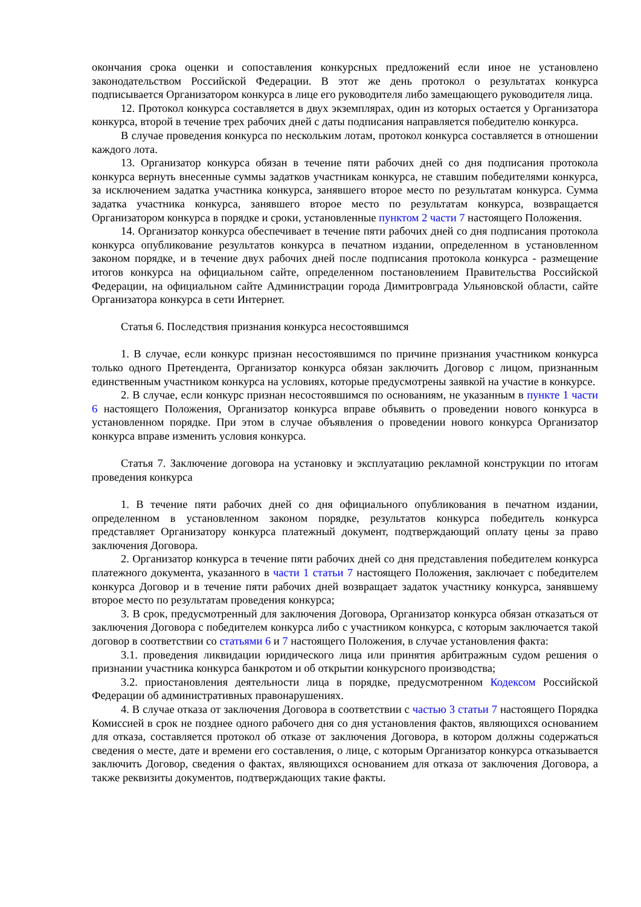окончания срока оценки и сопоставления конкурсных предложений если иное не установлено законодательством Российской Федерации. В этот же день протокол о результатах конкурса подписывается Организатором конкурса в лице его руководителя либо замещающего руководителя лица.
12. Протокол конкурса составляется в двух экземплярах, один из которых остается у Организатора конкурса, второй в течение трех рабочих дней с даты подписания направляется победителю конкурса.
В случае проведения конкурса по нескольким лотам, протокол конкурса составляется в отношении каждого лота.
13. Организатор конкурса обязан в течение пяти рабочих дней со дня подписания протокола конкурса вернуть внесенные суммы задатков участникам конкурса, не ставшим победителями конкурса, за исключением задатка участника конкурса, занявшего второе место по результатам конкурса. Сумма задатка участника конкурса, занявшего второе место по результатам конкурса, возвращается Организатором конкурса в порядке и сроки, установленные пунктом 2 части 7 настоящего Положения.
14. Организатор конкурса обеспечивает в течение пяти рабочих дней со дня подписания протокола конкурса опубликование результатов конкурса в печатном издании, определенном в установленном законом порядке, и в течение двух рабочих дней после подписания протокола конкурса - размещение итогов конкурса на официальном сайте, определенном постановлением Правительства Российской Федерации, на официальном сайте Администрации города Димитровграда Ульяновской области, сайте Организатора конкурса в сети Интернет.
Статья 6. Последствия признания конкурса несостоявшимся
1. В случае, если конкурс признан несостоявшимся по причине признания участником конкурса только одного Претендента, Организатор конкурса обязан заключить Договор с лицом, признанным единственным участником конкурса на условиях, которые предусмотрены заявкой на участие в конкурсе.
2. В случае, если конкурс признан несостоявшимся по основаниям, не указанным в пункте 1 части 6 настоящего Положения, Организатор конкурса вправе объявить о проведении нового конкурса в установленном порядке. При этом в случае объявления о проведении нового конкурса Организатор конкурса вправе изменить условия конкурса.
Статья 7. Заключение договора на установку и эксплуатацию рекламной конструкции по итогам проведения конкурса
1. В течение пяти рабочих дней со дня официального опубликования в печатном издании, определенном в установленном законом порядке, результатов конкурса победитель конкурса представляет Организатору конкурса платежный документ, подтверждающий оплату цены за право заключения Договора.
2. Организатор конкурса в течение пяти рабочих дней со дня представления победителем конкурса платежного документа, указанного в части 1 статьи 7 настоящего Положения, заключает с победителем конкурса Договор и в течение пяти рабочих дней возвращает задаток участнику конкурса, занявшему второе место по результатам проведения конкурса;
3. В срок, предусмотренный для заключения Договора, Организатор конкурса обязан отказаться от заключения Договора с победителем конкурса либо с участником конкурса, с которым заключается такой договор в соответствии со статьями 6 и 7 настоящего Положения, в случае установления факта:
3.1. проведения ликвидации юридического лица или принятия арбитражным судом решения о признании участника конкурса банкротом и об открытии конкурсного производства;
3.2. приостановления деятельности лица в порядке, предусмотренном Кодексом Российской Федерации об административных правонарушениях.
4. В случае отказа от заключения Договора в соответствии с частью 3 статьи 7 настоящего Порядка Комиссией в срок не позднее одного рабочего дня со дня установления фактов, являющихся основанием для отказа, составляется протокол об отказе от заключения Договора, в котором должны содержаться сведения о месте, дате и времени его составления, о лице, с которым Организатор конкурса отказывается заключить Договор, сведения о фактах, являющихся основанием для отказа от заключения Договора, а также реквизиты документов, подтверждающих такие факты.